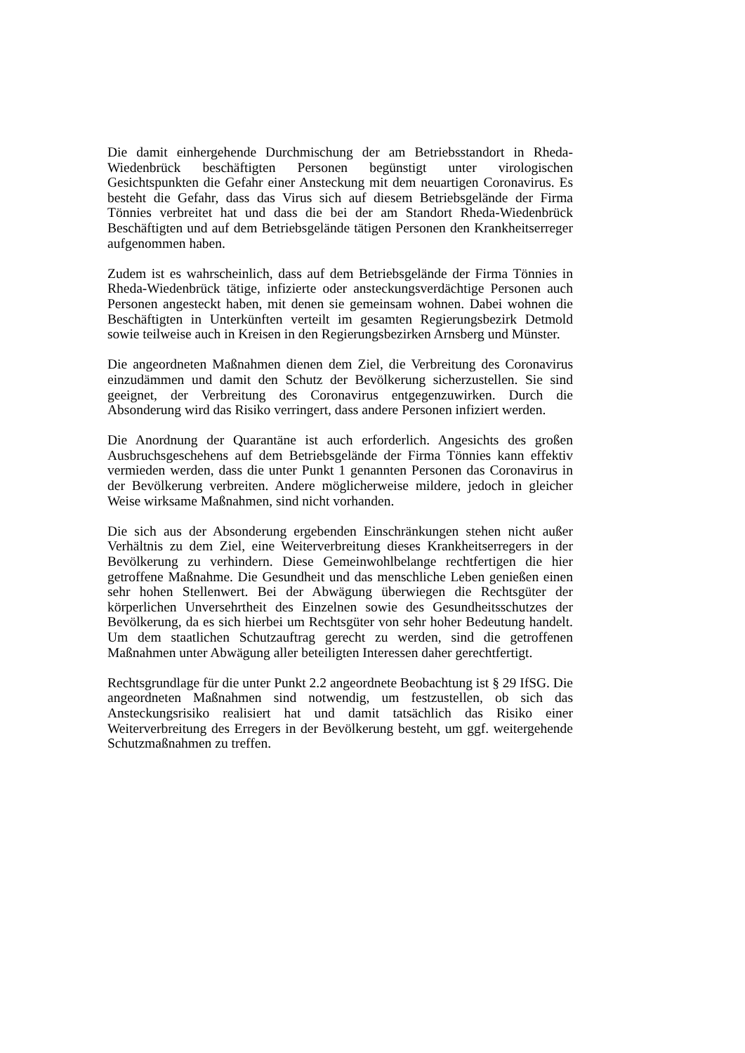Die damit einhergehende Durchmischung der am Betriebsstandort in Rheda-Wiedenbrück beschäftigten Personen begünstigt unter virologischen Gesichtspunkten die Gefahr einer Ansteckung mit dem neuartigen Coronavirus. Es besteht die Gefahr, dass das Virus sich auf diesem Betriebsgelände der Firma Tönnies verbreitet hat und dass die bei der am Standort Rheda-Wiedenbrück Beschäftigten und auf dem Betriebsgelände tätigen Personen den Krankheitserreger aufgenommen haben.
Zudem ist es wahrscheinlich, dass auf dem Betriebsgelände der Firma Tönnies in Rheda-Wiedenbrück tätige, infizierte oder ansteckungsverdächtige Personen auch Personen angesteckt haben, mit denen sie gemeinsam wohnen. Dabei wohnen die Beschäftigten in Unterkünften verteilt im gesamten Regierungsbezirk Detmold sowie teilweise auch in Kreisen in den Regierungsbezirken Arnsberg und Münster.
Die angeordneten Maßnahmen dienen dem Ziel, die Verbreitung des Coronavirus einzudämmen und damit den Schutz der Bevölkerung sicherzustellen. Sie sind geeignet, der Verbreitung des Coronavirus entgegenzuwirken. Durch die Absonderung wird das Risiko verringert, dass andere Personen infiziert werden.
Die Anordnung der Quarantäne ist auch erforderlich. Angesichts des großen Ausbruchsgeschehens auf dem Betriebsgelände der Firma Tönnies kann effektiv vermieden werden, dass die unter Punkt 1 genannten Personen das Coronavirus in der Bevölkerung verbreiten. Andere möglicherweise mildere, jedoch in gleicher Weise wirksame Maßnahmen, sind nicht vorhanden.
Die sich aus der Absonderung ergebenden Einschränkungen stehen nicht außer Verhältnis zu dem Ziel, eine Weiterverbreitung dieses Krankheitserregers in der Bevölkerung zu verhindern. Diese Gemeinwohlbelange rechtfertigen die hier getroffene Maßnahme. Die Gesundheit und das menschliche Leben genießen einen sehr hohen Stellenwert. Bei der Abwägung überwiegen die Rechtsgüter der körperlichen Unversehrtheit des Einzelnen sowie des Gesundheitsschutzes der Bevölkerung, da es sich hierbei um Rechtsgüter von sehr hoher Bedeutung handelt. Um dem staatlichen Schutzauftrag gerecht zu werden, sind die getroffenen Maßnahmen unter Abwägung aller beteiligten Interessen daher gerechtfertigt.
Rechtsgrundlage für die unter Punkt 2.2 angeordnete Beobachtung ist § 29 IfSG. Die angeordneten Maßnahmen sind notwendig, um festzustellen, ob sich das Ansteckungsrisiko realisiert hat und damit tatsächlich das Risiko einer Weiterverbreitung des Erregers in der Bevölkerung besteht, um ggf. weitergehende Schutzmaßnahmen zu treffen.